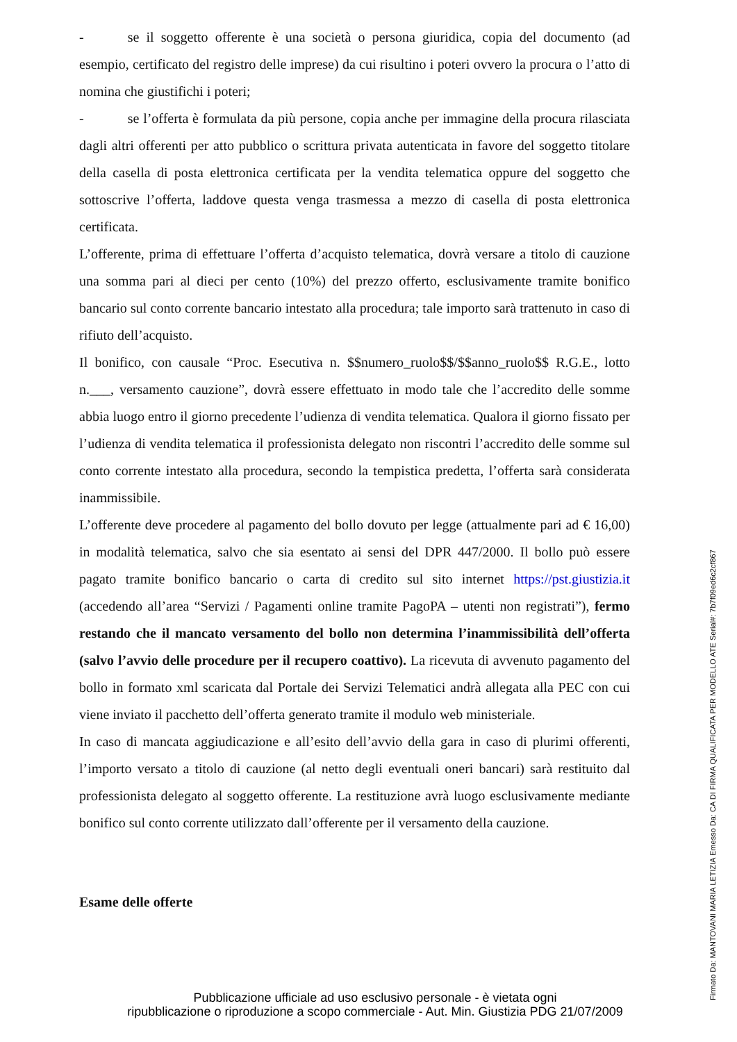- se il soggetto offerente è una società o persona giuridica, copia del documento (ad esempio, certificato del registro delle imprese) da cui risultino i poteri ovvero la procura o l’atto di nomina che giustifichi i poteri;
- se l’offerta è formulata da più persone, copia anche per immagine della procura rilasciata dagli altri offerenti per atto pubblico o scrittura privata autenticata in favore del soggetto titolare della casella di posta elettronica certificata per la vendita telematica oppure del soggetto che sottoscrive l’offerta, laddove questa venga trasmessa a mezzo di casella di posta elettronica certificata.
L’offerente, prima di effettuare l’offerta d’acquisto telematica, dovrà versare a titolo di cauzione una somma pari al dieci per cento (10%) del prezzo offerto, esclusivamente tramite bonifico bancario sul conto corrente bancario intestato alla procedura; tale importo sarà trattenuto in caso di rifiuto dell’acquisto.
Il bonifico, con causale “Proc. Esecutiva n. $$numero_ruolo$$/$$anno_ruolo$$ R.G.E., lotto n.___, versamento cauzione”, dovrà essere effettuato in modo tale che l’accredito delle somme abbia luogo entro il giorno precedente l’udienza di vendita telematica. Qualora il giorno fissato per l’udienza di vendita telematica il professionista delegato non riscontri l’accredito delle somme sul conto corrente intestato alla procedura, secondo la tempistica predetta, l’offerta sarà considerata inammissibile.
L’offerente deve procedere al pagamento del bollo dovuto per legge (attualmente pari ad € 16,00) in modalità telematica, salvo che sia esentato ai sensi del DPR 447/2000. Il bollo può essere pagato tramite bonifico bancario o carta di credito sul sito internet https://pst.giustizia.it (accedendo all’area “Servizi / Pagamenti online tramite PagoPA – utenti non registrati”), fermo restando che il mancato versamento del bollo non determina l’inammissibilità dell’offerta (salvo l’avvio delle procedure per il recupero coattivo). La ricevuta di avvenuto pagamento del bollo in formato xml scaricata dal Portale dei Servizi Telematici andrà allegata alla PEC con cui viene inviato il pacchetto dell’offerta generato tramite il modulo web ministeriale.
In caso di mancata aggiudicazione e all’esito dell’avvio della gara in caso di plurimi offerenti, l’importo versato a titolo di cauzione (al netto degli eventuali oneri bancari) sarà restituito dal professionista delegato al soggetto offerente. La restituzione avrà luogo esclusivamente mediante bonifico sul conto corrente utilizzato dall’offerente per il versamento della cauzione.
Esame delle offerte
Pubblicazione ufficiale ad uso esclusivo personale - è vietata ogni
ripubblicazione o riproduzione a scopo commerciale - Aut. Min. Giustizia PDG 21/07/2009
Firmato Da: MANTOVANI MARIA LETIZIA Emesso Da: CA DI FIRMA QUALIFICATA PER MODELLO ATE Serial#: 7b7f09ed6c2cf867